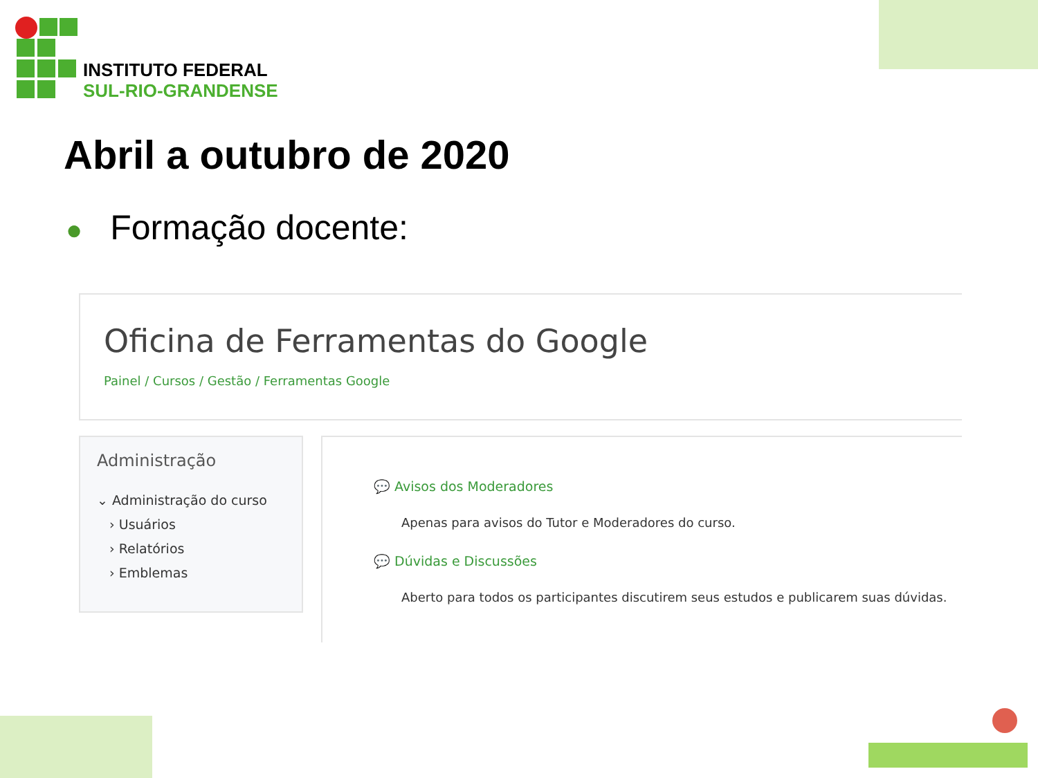INSTITUTO FEDERAL
SUL-RIO-GRANDENSE
Abril a outubro de 2020
● Formação docente:
Oficina de Ferramentas do Google
Painel / Cursos / Gestão / Ferramentas Google
Administração
⌄ Administração do curso
› Usuários
› Relatórios
› Emblemas
💬 Avisos dos Moderadores
Apenas para avisos do Tutor e Moderadores do curso.
💬 Dúvidas e Discussões
Aberto para todos os participantes discutirem seus estudos e publicarem suas dúvidas.